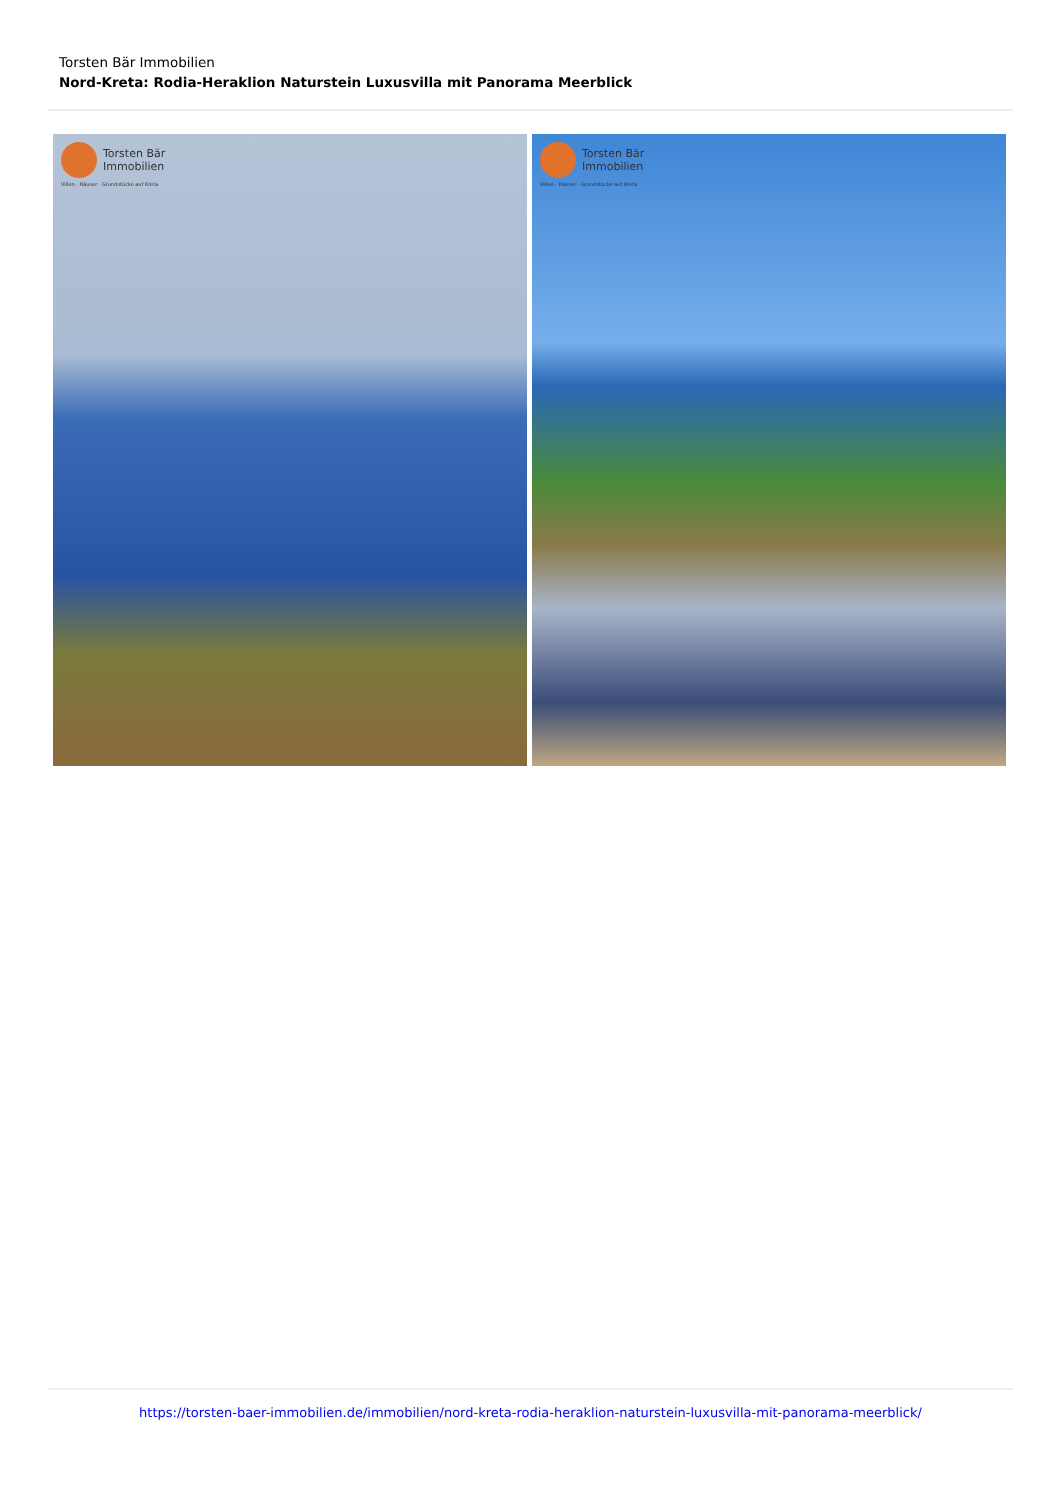Torsten Bär Immobilien
Nord-Kreta: Rodia-Heraklion Naturstein Luxusvilla mit Panorama Meerblick
Torsten Bär
Immobilien
Villen · Häuser · Grundstücke auf Kreta
Torsten Bär
Immobilien
Villen · Häuser · Grundstücke auf Kreta
https://torsten-baer-immobilien.de/immobilien/nord-kreta-rodia-heraklion-naturstein-luxusvilla-mit-panorama-meerblick/